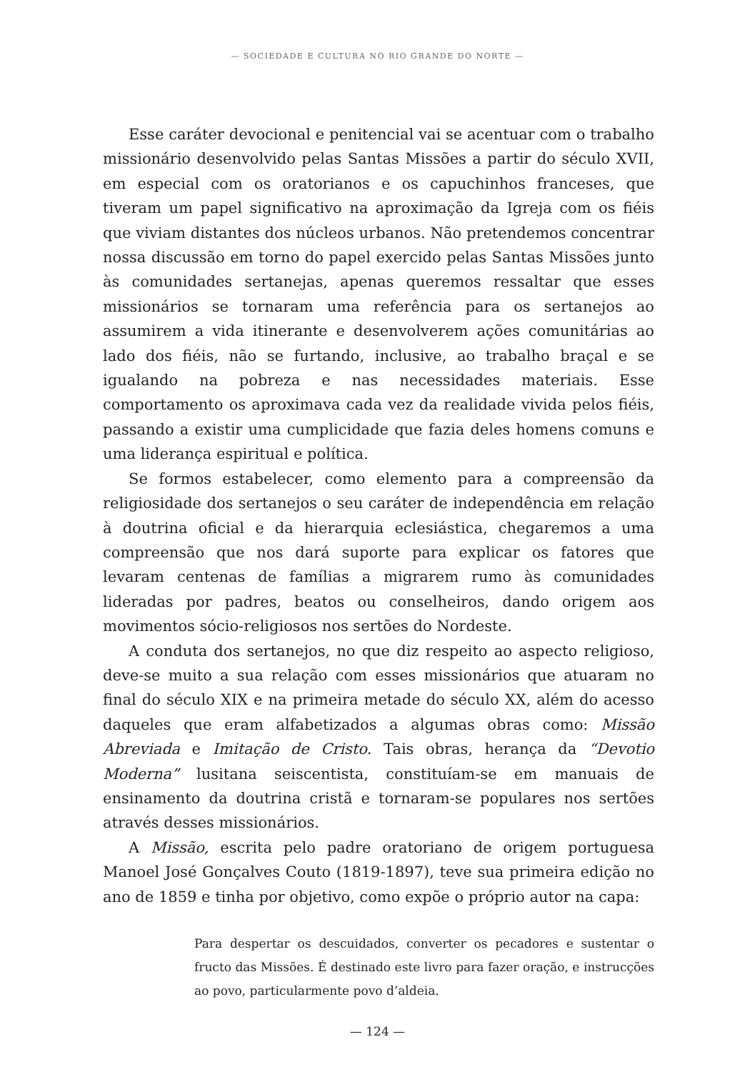— SOCIEDADE E CULTURA NO RIO GRANDE DO NORTE —
Esse caráter devocional e penitencial vai se acentuar com o trabalho missionário desenvolvido pelas Santas Missões a partir do século XVII, em especial com os oratorianos e os capuchinhos franceses, que tiveram um papel significativo na aproximação da Igreja com os fiéis que viviam distantes dos núcleos urbanos. Não pretendemos concentrar nossa discussão em torno do papel exercido pelas Santas Missões junto às comunidades sertanejas, apenas queremos ressaltar que esses missionários se tornaram uma referência para os sertanejos ao assumirem a vida itinerante e desenvolverem ações comunitárias ao lado dos fiéis, não se furtando, inclusive, ao trabalho braçal e se igualando na pobreza e nas necessidades materiais. Esse comportamento os aproximava cada vez da realidade vivida pelos fiéis, passando a existir uma cumplicidade que fazia deles homens comuns e uma liderança espiritual e política.
Se formos estabelecer, como elemento para a compreensão da religiosidade dos sertanejos o seu caráter de independência em relação à doutrina oficial e da hierarquia eclesiástica, chegaremos a uma compreensão que nos dará suporte para explicar os fatores que levaram centenas de famílias a migrarem rumo às comunidades lideradas por padres, beatos ou conselheiros, dando origem aos movimentos sócio-religiosos nos sertões do Nordeste.
A conduta dos sertanejos, no que diz respeito ao aspecto religioso, deve-se muito a sua relação com esses missionários que atuaram no final do século XIX e na primeira metade do século XX, além do acesso daqueles que eram alfabetizados a algumas obras como: Missão Abreviada e Imitação de Cristo. Tais obras, herança da “Devotio Moderna” lusitana seiscentista, constituíam-se em manuais de ensinamento da doutrina cristã e tornaram-se populares nos sertões através desses missionários.
A Missão, escrita pelo padre oratoriano de origem portuguesa Manoel José Gonçalves Couto (1819-1897), teve sua primeira edição no ano de 1859 e tinha por objetivo, como expõe o próprio autor na capa:
Para despertar os descuidados, converter os pecadores e sustentar o fructo das Missões. É destinado este livro para fazer oração, e instrucções ao povo, particularmente povo d’aldeia.
— 124 —